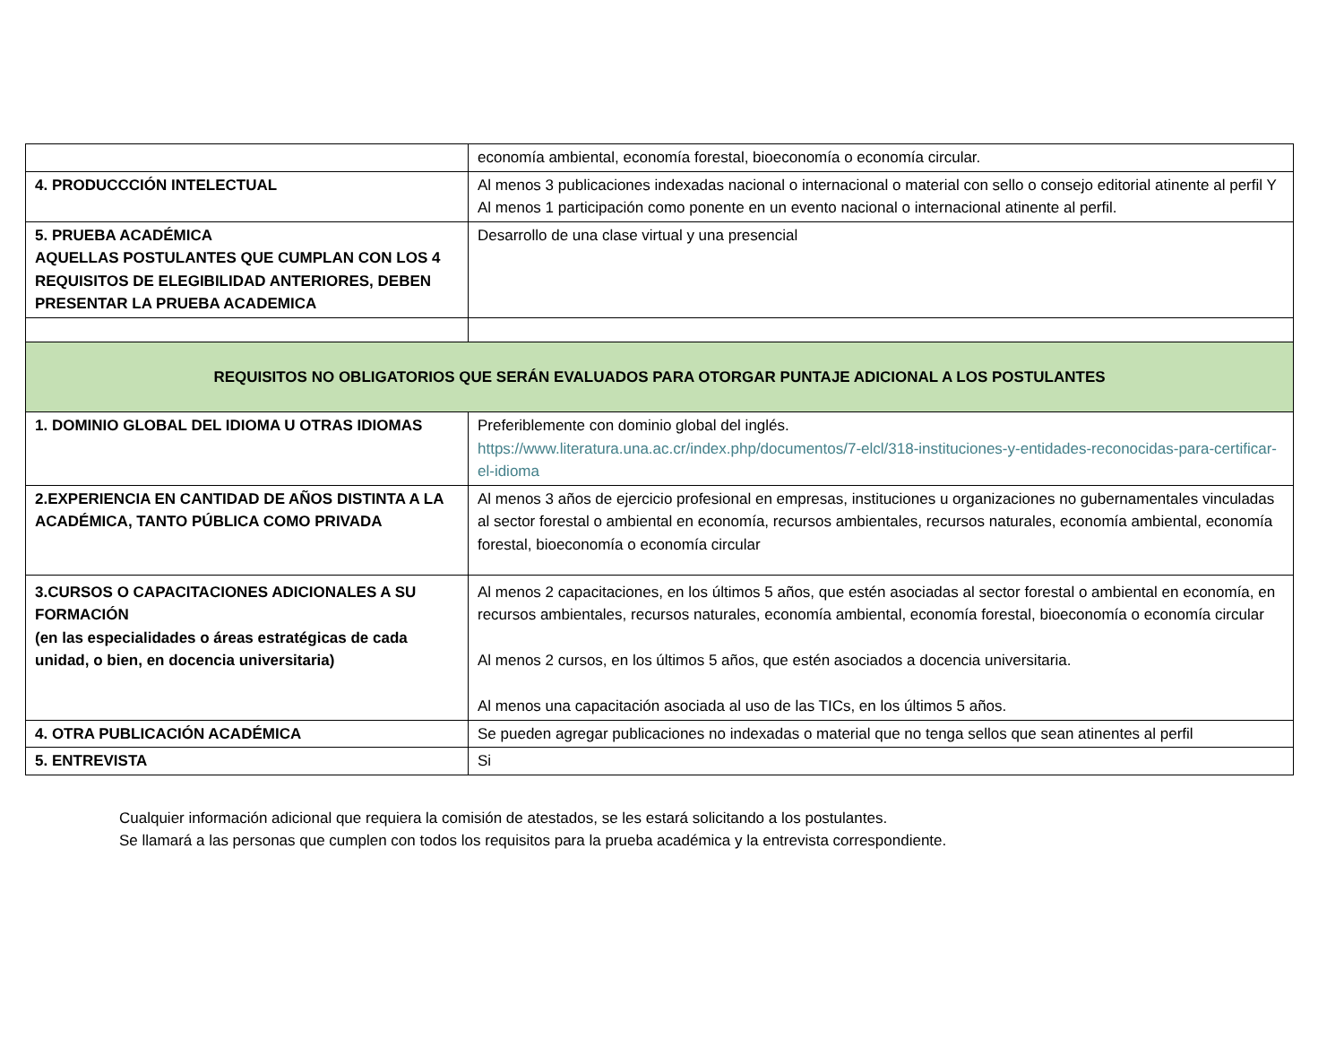| | economía ambiental, economía forestal, bioeconomía o economía circular. |
| 4. PRODUCCCIÓN INTELECTUAL | Al menos 3 publicaciones indexadas nacional o internacional o material con sello o consejo editorial atinente al perfil Y Al menos 1 participación como ponente en un evento nacional o internacional atinente al perfil. |
| 5. PRUEBA ACADÉMICA AQUELLAS POSTULANTES QUE CUMPLAN CON LOS 4 REQUISITOS DE ELEGIBILIDAD ANTERIORES, DEBEN PRESENTAR LA PRUEBA ACADEMICA | Desarrollo de una clase virtual y una presencial |
| REQUISITOS NO OBLIGATORIOS QUE SERÁN EVALUADOS PARA OTORGAR PUNTAJE ADICIONAL A LOS POSTULANTES | |
| 1. DOMINIO GLOBAL DEL IDIOMA U OTRAS IDIOMAS | Preferiblemente con dominio global del inglés. https://www.literatura.una.ac.cr/index.php/documentos/7-elcl/318-instituciones-y-entidades-reconocidas-para-certificar-el-idioma |
| 2.EXPERIENCIA EN CANTIDAD DE AÑOS DISTINTA A LA ACADÉMICA, TANTO PÚBLICA COMO PRIVADA | Al menos 3 años de ejercicio profesional en empresas, instituciones u organizaciones no gubernamentales vinculadas al sector forestal o ambiental en economía, recursos ambientales, recursos naturales, economía ambiental, economía forestal, bioeconomía o economía circular |
| 3.CURSOS O CAPACITACIONES ADICIONALES A SU FORMACIÓN (en las especialidades o áreas estratégicas de cada unidad, o bien, en docencia universitaria) | Al menos 2 capacitaciones, en los últimos 5 años, que estén asociadas al sector forestal o ambiental en economía, en recursos ambientales, recursos naturales, economía ambiental, economía forestal, bioeconomía o economía circular Al menos 2 cursos, en los últimos 5 años, que estén asociados a docencia universitaria. Al menos una capacitación asociada al uso de las TICs, en los últimos 5 años. |
| 4. OTRA PUBLICACIÓN ACADÉMICA | Se pueden agregar publicaciones no indexadas o material que no tenga sellos que sean atinentes al perfil |
| 5. ENTREVISTA | Si |
Cualquier información adicional que requiera la comisión de atestados, se les estará solicitando a los postulantes.
Se llamará a las personas que cumplen con todos los requisitos para la prueba académica y la entrevista correspondiente.